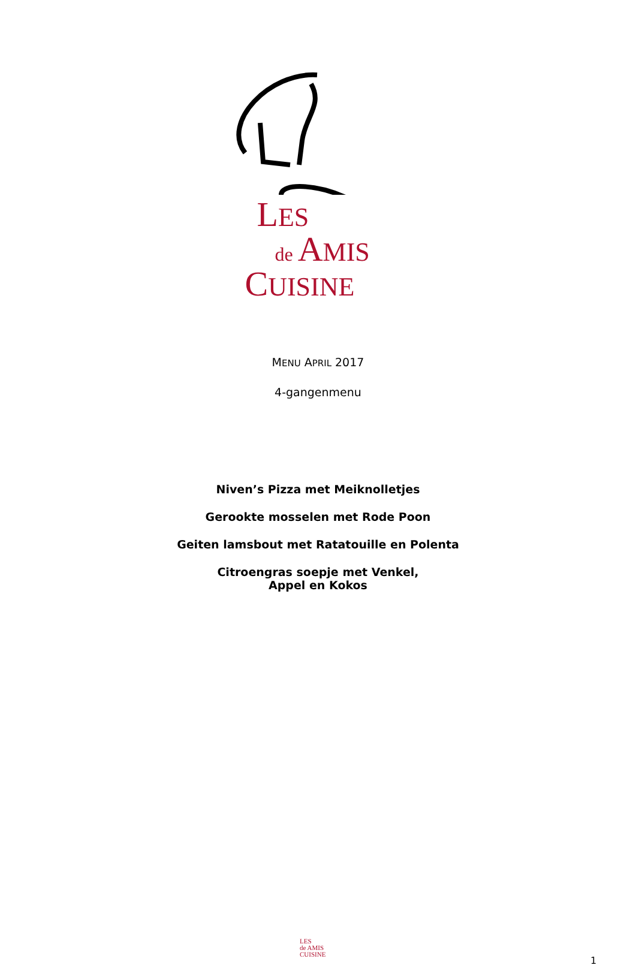LES
de AMIS
CUISINE
MENU APRIL 2017
4-gangenmenu
Niven’s Pizza met Meiknolletjes
Gerookte mosselen met Rode Poon
Geiten lamsbout met Ratatouille en Polenta
Citroengras soepje met Venkel,
Appel en Kokos
LES
de AMIS
CUISINE
1